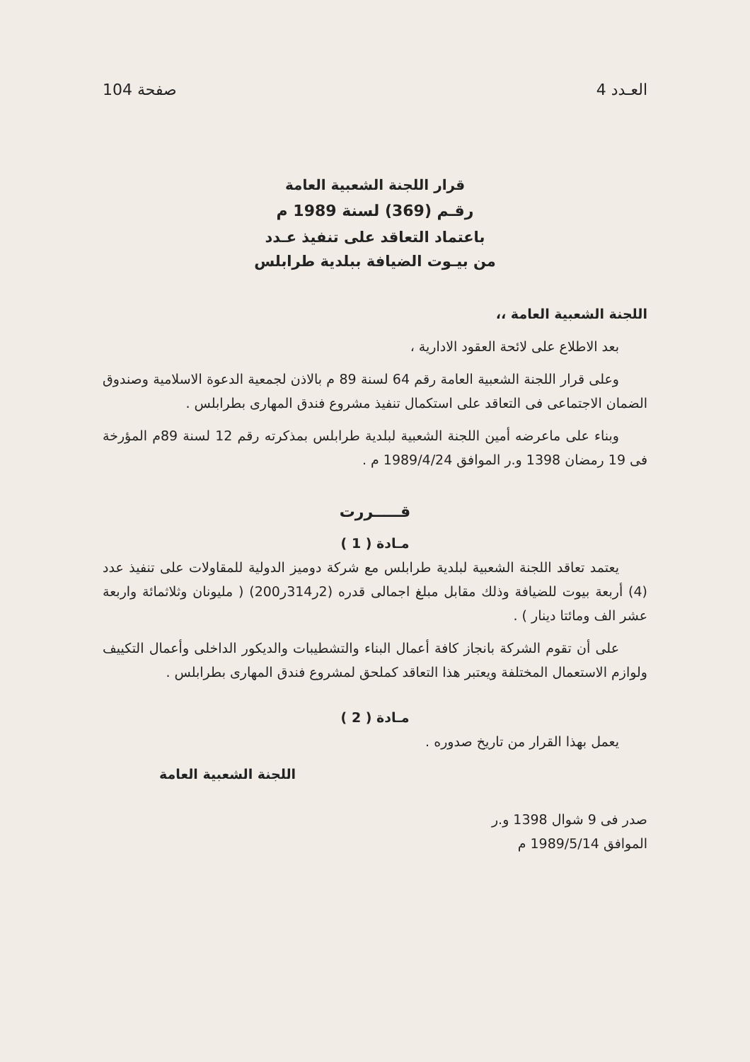العـدد 4 صفحة 104
قرار اللجنة الشعبية العامة
رقـم (369) لسنة 1989 م
باعتماد التعاقد على تنفيذ عـدد
من بيـوت الضيافة ببلدية طرابلس
اللجنة الشعبية العامة ،،
بعد الاطلاع على لائحة العقود الادارية ،
وعلى قرار اللجنة الشعبية العامة رقم 64 لسنة 89 م بالاذن لجمعية الدعوة الاسلامية وصندوق الضمان الاجتماعى فى التعاقد على استكمال تنفيذ مشروع فندق المهارى بطرابلس .
وبناء على ماعرضه أمين اللجنة الشعبية لبلدية طرابلس بمذكرته رقم 12 لسنة 89م المؤرخة فى 19 رمضان 1398 و.ر الموافق 1989/4/24 م .
قـــــررت
مـادة ( 1 )
يعتمد تعاقد اللجنة الشعبية لبلدية طرابلس مع شركة دوميز الدولية للمقاولات على تنفيذ عدد (4) أربعة بيوت للضيافة وذلك مقابل مبلغ اجمالى قدره (2ر314ر200) ( مليونان وثلاثمائة واربعة عشر الف ومائتا دينار ) .
على أن تقوم الشركة بانجاز كافة أعمال البناء والتشطيبات والديكور الداخلى وأعمال التكييف ولوازم الاستعمال المختلفة ويعتبر هذا التعاقد كملحق لمشروع فندق المهارى بطرابلس .
مـادة ( 2 )
يعمل بهذا القرار من تاريخ صدوره .
اللجنة الشعبية العامة
صدر فى 9 شوال 1398 و.ر
الموافق 1989/5/14 م